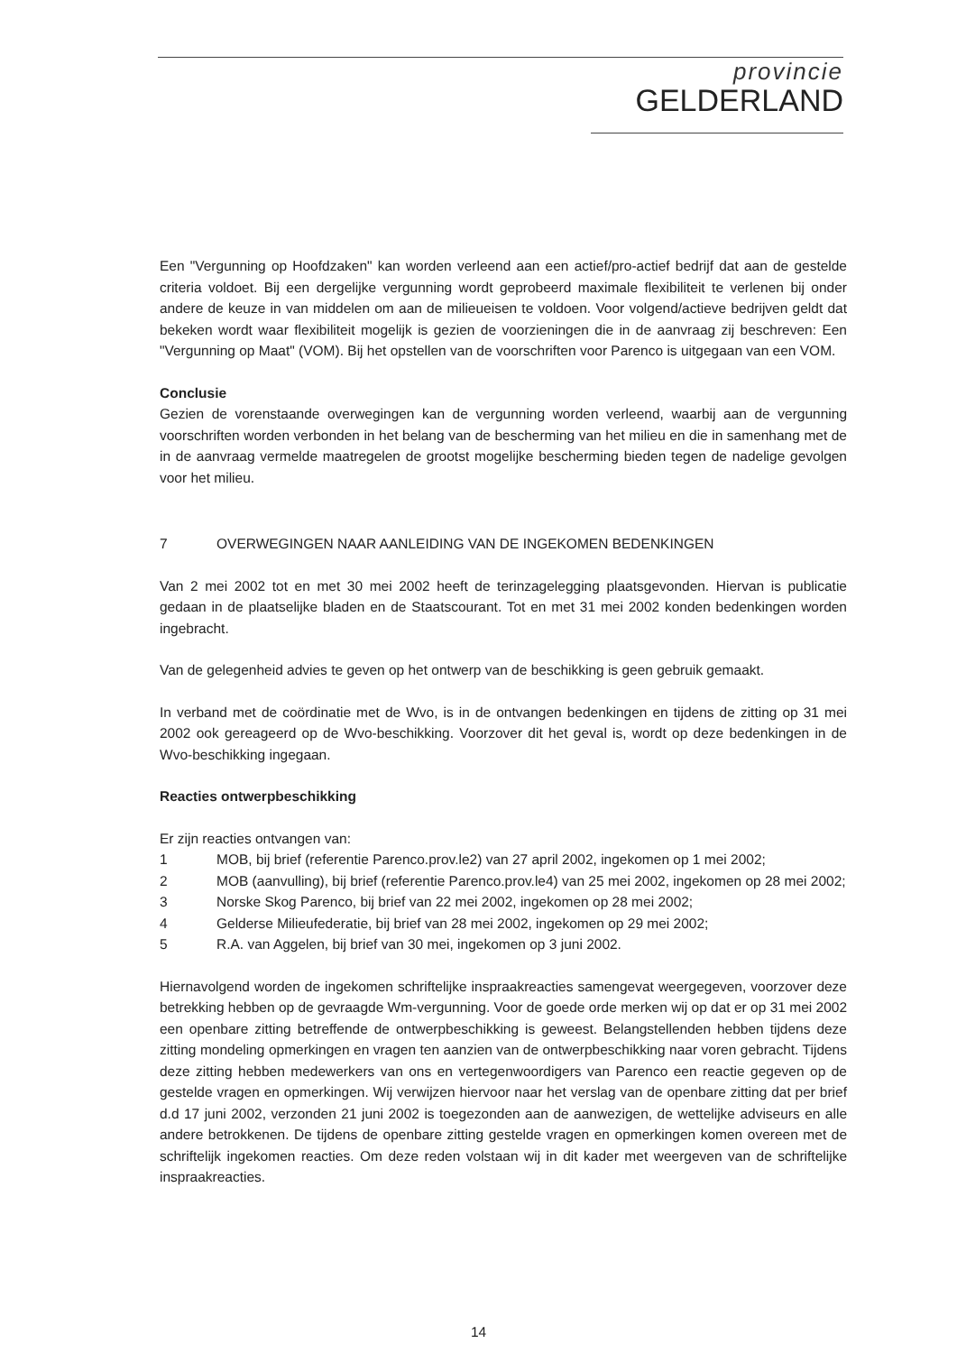provincie
GELDERLAND
Een "Vergunning op Hoofdzaken" kan worden verleend aan een actief/pro-actief bedrijf dat aan de gestelde criteria voldoet. Bij een dergelijke vergunning wordt geprobeerd maximale flexibiliteit te verlenen bij onder andere de keuze in van middelen om aan de milieueisen te voldoen. Voor volgend/actieve bedrijven geldt dat bekeken wordt waar flexibiliteit mogelijk is gezien de voorzieningen die in de aanvraag zij beschreven: Een "Vergunning op Maat" (VOM). Bij het opstellen van de voorschriften voor Parenco is uitgegaan van een VOM.
Conclusie
Gezien de vorenstaande overwegingen kan de vergunning worden verleend, waarbij aan de vergunning voorschriften worden verbonden in het belang van de bescherming van het milieu en die in samenhang met de in de aanvraag vermelde maatregelen de grootst mogelijke bescherming bieden tegen de nadelige gevolgen voor het milieu.
7 OVERWEGINGEN NAAR AANLEIDING VAN DE INGEKOMEN BEDENKINGEN
Van 2 mei 2002 tot en met 30 mei 2002 heeft de terinzagelegging plaatsgevonden. Hiervan is publicatie gedaan in de plaatselijke bladen en de Staatscourant. Tot en met 31 mei 2002 konden bedenkingen worden ingebracht.
Van de gelegenheid advies te geven op het ontwerp van de beschikking is geen gebruik gemaakt.
In verband met de coördinatie met de Wvo, is in de ontvangen bedenkingen en tijdens de zitting op 31 mei 2002 ook gereageerd op de Wvo-beschikking. Voorzover dit het geval is, wordt op deze bedenkingen in de Wvo-beschikking ingegaan.
Reacties ontwerpbeschikking
Er zijn reacties ontvangen van:
1 MOB, bij brief (referentie Parenco.prov.le2) van 27 april 2002, ingekomen op 1 mei 2002;
2 MOB (aanvulling), bij brief (referentie Parenco.prov.le4) van 25 mei 2002, ingekomen op 28 mei 2002;
3 Norske Skog Parenco, bij brief van 22 mei 2002, ingekomen op 28 mei 2002;
4 Gelderse Milieufederatie, bij brief van 28 mei 2002, ingekomen op 29 mei 2002;
5 R.A. van Aggelen, bij brief van 30 mei, ingekomen op 3 juni 2002.
Hiernavolgend worden de ingekomen schriftelijke inspraakreacties samengevat weergegeven, voorzover deze betrekking hebben op de gevraagde Wm-vergunning. Voor de goede orde merken wij op dat er op 31 mei 2002 een openbare zitting betreffende de ontwerpbeschikking is geweest. Belangstellenden hebben tijdens deze zitting mondeling opmerkingen en vragen ten aanzien van de ontwerpbeschikking naar voren gebracht. Tijdens deze zitting hebben medewerkers van ons en vertegenwoordigers van Parenco een reactie gegeven op de gestelde vragen en opmerkingen. Wij verwijzen hiervoor naar het verslag van de openbare zitting dat per brief d.d 17 juni 2002, verzonden 21 juni 2002 is toegezonden aan de aanwezigen, de wettelijke adviseurs en alle andere betrokkenen. De tijdens de openbare zitting gestelde vragen en opmerkingen komen overeen met de schriftelijk ingekomen reacties. Om deze reden volstaan wij in dit kader met weergeven van de schriftelijke inspraakreacties.
14